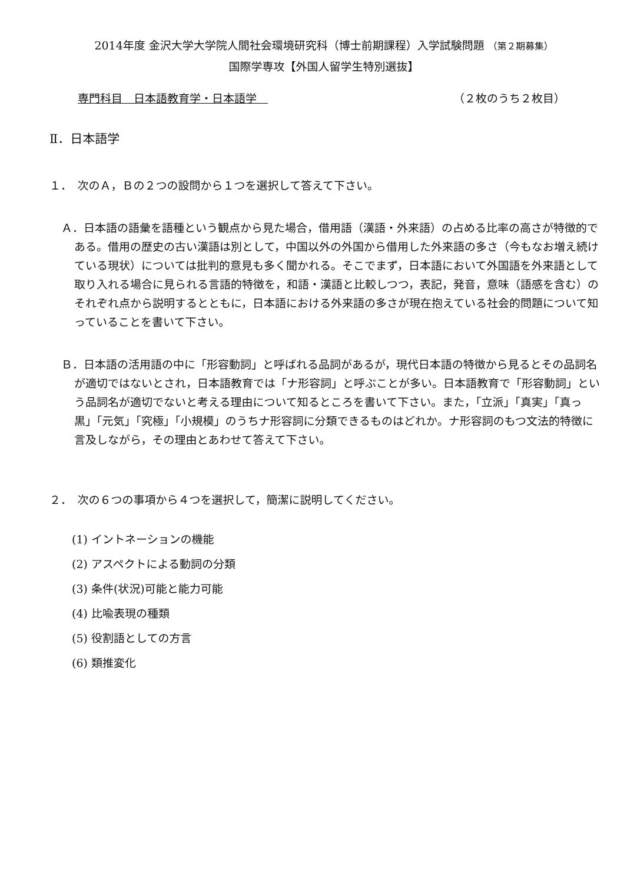2014年度 金沢大学大学院人間社会環境研究科（博士前期課程）入学試験問題 （第２期募集）
国際学専攻【外国人留学生特別選抜】
専門科目　日本語教育学・日本語学　（２枚のうち２枚目）
Ⅱ．日本語学
１．　次のＡ，Ｂの２つの設問から１つを選択して答えて下さい。
Ａ．日本語の語彙を語種という観点から見た場合，借用語（漢語・外来語）の占める比率の高さが特徴的である。借用の歴史の古い漢語は別として，中国以外の外国から借用した外来語の多さ（今もなお増え続けている現状）については批判的意見も多く聞かれる。そこでまず，日本語において外国語を外来語として取り入れる場合に見られる言語的特徴を，和語・漢語と比較しつつ，表記，発音，意味（語感を含む）のそれぞれ点から説明するとともに，日本語における外来語の多さが現在抱えている社会的問題について知っていることを書いて下さい。
Ｂ．日本語の活用語の中に「形容動詞」と呼ばれる品詞があるが，現代日本語の特徴から見るとその品詞名が適切ではないとされ，日本語教育では「ナ形容詞」と呼ぶことが多い。日本語教育で「形容動詞」という品詞名が適切でないと考える理由について知るところを書いて下さい。また，「立派」「真実」「真っ黒」「元気」「究極」「小規模」のうちナ形容詞に分類できるものはどれか。ナ形容詞のもつ文法的特徴に言及しながら，その理由とあわせて答えて下さい。
２．　次の６つの事項から４つを選択して，簡潔に説明してください。
(1) イントネーションの機能
(2) アスペクトによる動詞の分類
(3) 条件(状況)可能と能力可能
(4) 比喩表現の種類
(5) 役割語としての方言
(6) 類推変化